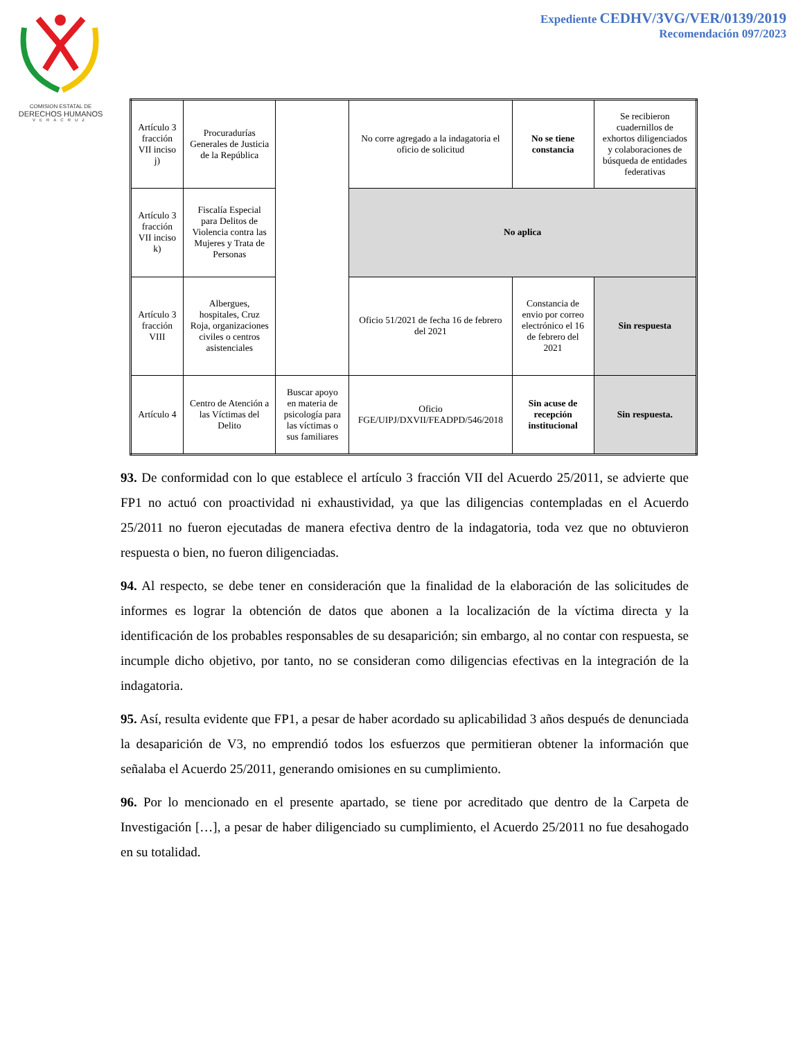COMISION ESTATAL DE
DERECHOS HUMANOS
VERACRUZ
Expediente CEDHV/3VG/VER/0139/2019
Recomendación 097/2023
| Artículo 3 fracción VII inciso j) | Procuradurías Generales de Justicia de la República | | No corre agregado a la indagatoria el oficio de solicitud | No se tiene constancia | Se recibieron cuadernillos de exhortos diligenciados y colaboraciones de búsqueda de entidades federativas |
| Artículo 3 fracción VII inciso k) | Fiscalía Especial para Delitos de Violencia contra las Mujeres y Trata de Personas | | No aplica | | |
| Artículo 3 fracción VIII | Albergues, hospitales, Cruz Roja, organizaciones civiles o centros asistenciales | | Oficio 51/2021 de fecha 16 de febrero del 2021 | Constancia de envio por correo electrónico el 16 de febrero del 2021 | Sin respuesta |
| Artículo 4 | Centro de Atención a las Víctimas del Delito | Buscar apoyo en materia de psicología para las víctimas o sus familiares | Oficio FGE/UIPJ/DXVII/FEADPD/546/2018 | Sin acuse de recepción institucional | Sin respuesta. |
93. De conformidad con lo que establece el artículo 3 fracción VII del Acuerdo 25/2011, se advierte que FP1 no actuó con proactividad ni exhaustividad, ya que las diligencias contempladas en el Acuerdo 25/2011 no fueron ejecutadas de manera efectiva dentro de la indagatoria, toda vez que no obtuvieron respuesta o bien, no fueron diligenciadas.
94. Al respecto, se debe tener en consideración que la finalidad de la elaboración de las solicitudes de informes es lograr la obtención de datos que abonen a la localización de la víctima directa y la identificación de los probables responsables de su desaparición; sin embargo, al no contar con respuesta, se incumple dicho objetivo, por tanto, no se consideran como diligencias efectivas en la integración de la indagatoria.
95. Así, resulta evidente que FP1, a pesar de haber acordado su aplicabilidad 3 años después de denunciada la desaparición de V3, no emprendió todos los esfuerzos que permitieran obtener la información que señalaba el Acuerdo 25/2011, generando omisiones en su cumplimiento.
96. Por lo mencionado en el presente apartado, se tiene por acreditado que dentro de la Carpeta de Investigación […], a pesar de haber diligenciado su cumplimiento, el Acuerdo 25/2011 no fue desahogado en su totalidad.